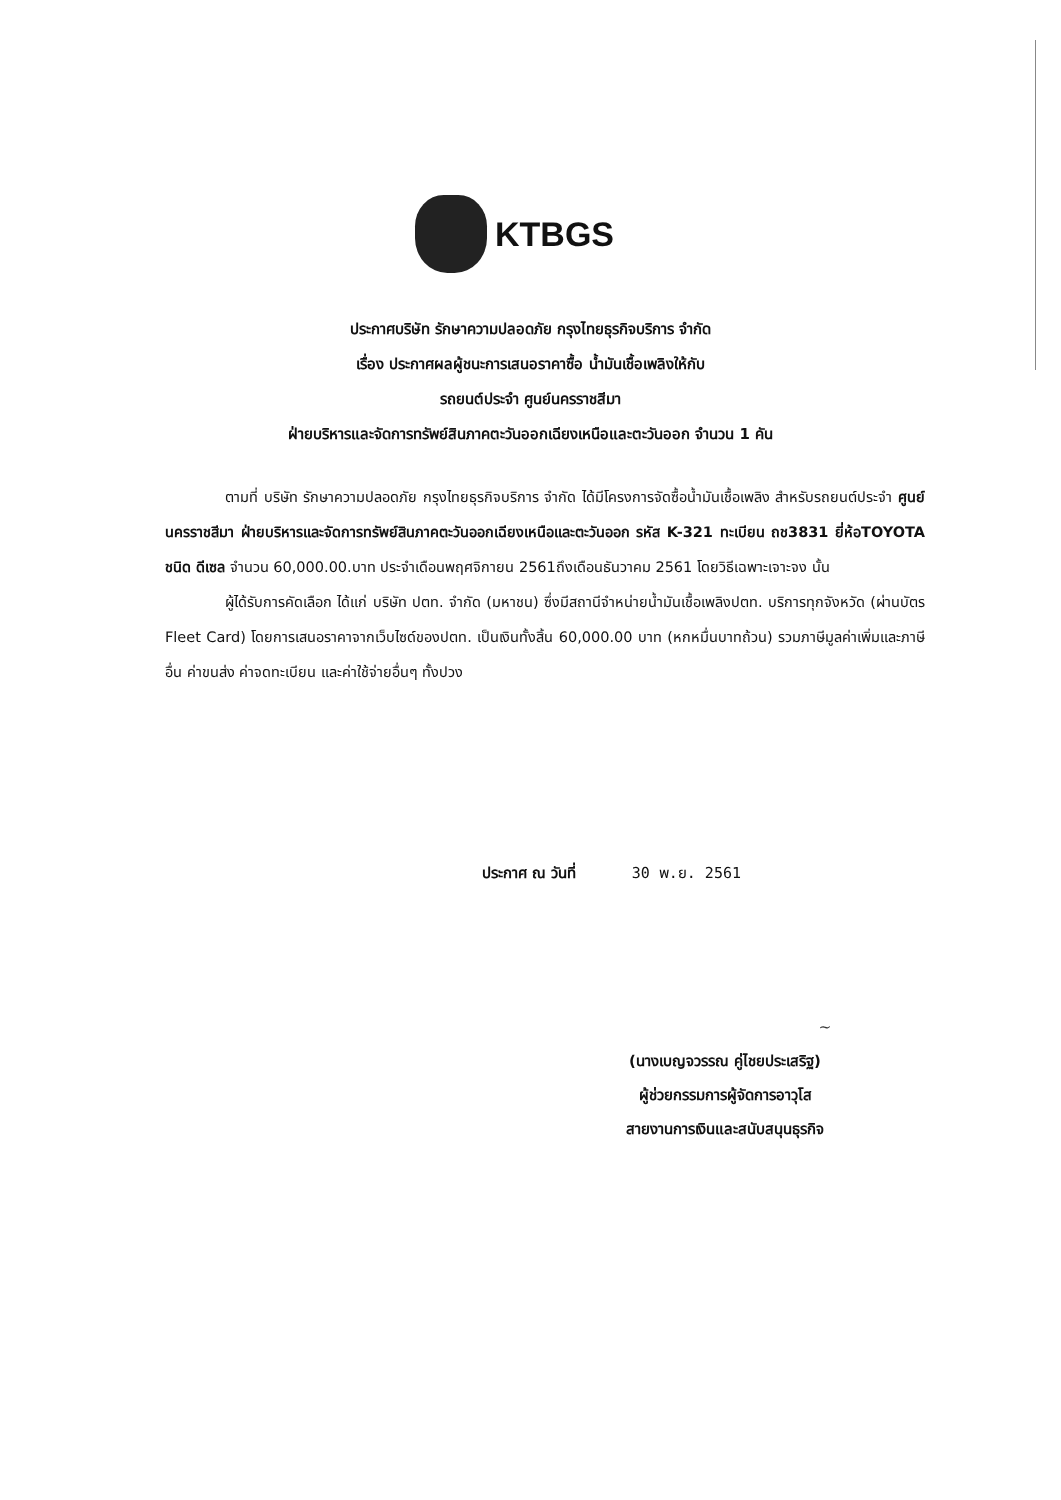KTBGS
ประกาศบริษัท รักษาความปลอดภัย กรุงไทยธุรกิจบริการ จำกัด
เรื่อง ประกาศผลผู้ชนะการเสนอราคาซื้อ น้ำมันเชื้อเพลิงให้กับ
รถยนต์ประจำ ศูนย์นครราชสีมา
ฝ่ายบริหารและจัดการทรัพย์สินภาคตะวันออกเฉียงเหนือและตะวันออก จำนวน 1 คัน
ตามที่ บริษัท รักษาความปลอดภัย กรุงไทยธุรกิจบริการ จำกัด ได้มีโครงการจัดซื้อน้ำมันเชื้อเพลิง สำหรับรถยนต์ประจำ ศูนย์นครราชสีมา ฝ่ายบริหารและจัดการทรัพย์สินภาคตะวันออกเฉียงเหนือและตะวันออก รหัส K-321 ทะเบียน ถช3831 ยี่ห้อTOYOTA ชนิด ดีเซล จำนวน 60,000.00.บาท ประจำเดือนพฤศจิกายน 2561ถึงเดือนธันวาคม 2561 โดยวิธีเฉพาะเจาะจง นั้น
ผู้ได้รับการคัดเลือก ได้แก่ บริษัท ปตท. จำกัด (มหาชน) ซึ่งมีสถานีจำหน่ายน้ำมันเชื้อเพลิงปตท. บริการทุกจังหวัด (ผ่านบัตร Fleet Card) โดยการเสนอราคาจากเว็บไซด์ของปตท. เป็นเงินทั้งสิ้น 60,000.00 บาท (หกหมื่นบาทถ้วน) รวมภาษีมูลค่าเพิ่มและภาษีอื่น ค่าขนส่ง ค่าจดทะเบียน และค่าใช้จ่ายอื่นๆ ทั้งปวง
ประกาศ ณ วันที่ 30 พ.ย. 2561
~
(นางเบญจวรรณ คู่ไชยประเสริฐ)
ผู้ช่วยกรรมการผู้จัดการอาวุโส
สายงานการเงินและสนับสนุนธุรกิจ